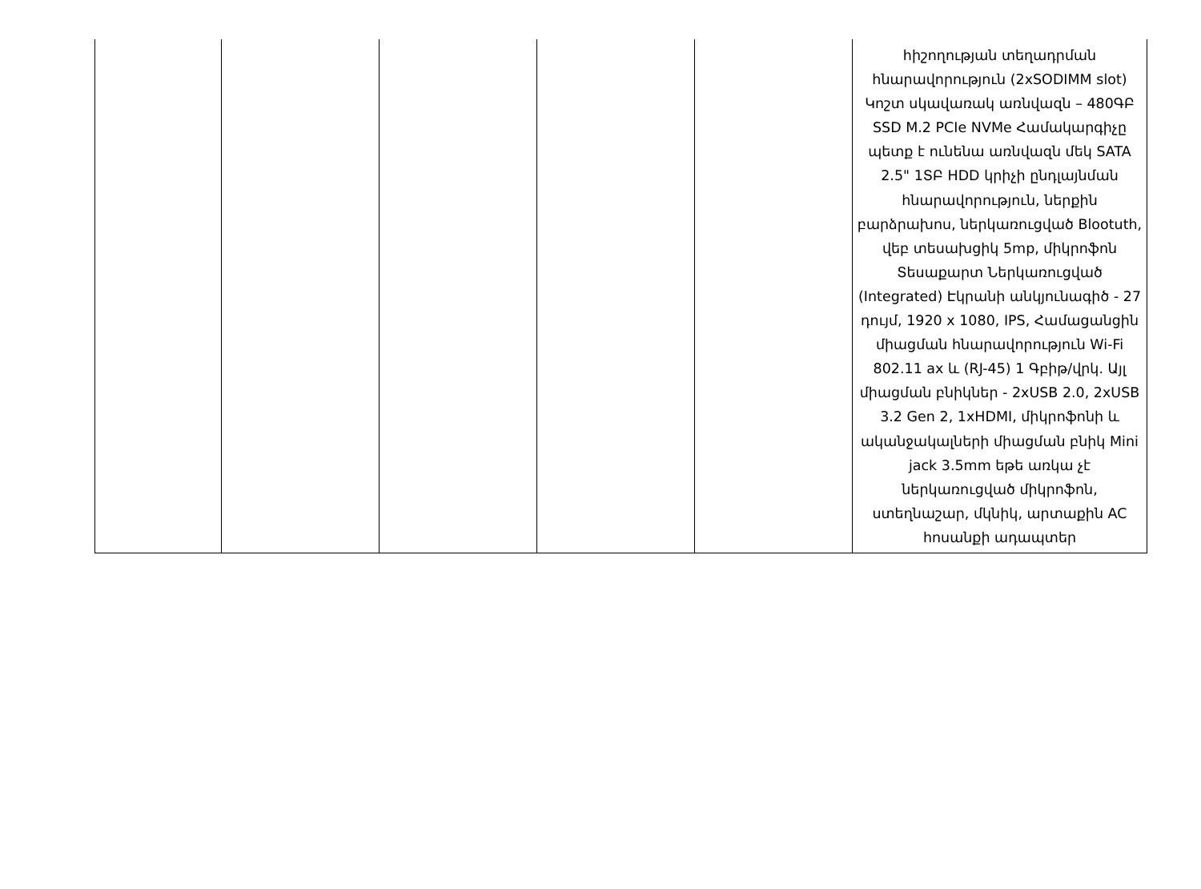| | | | | | հիշողության տեղադրման հնարավորություն (2xSODIMM slot) Կոշտ սկավառակ առնվազն – 480ԳԲ SSD M.2 PCIe NVMe Համակարգիչը պետք է ունենա առնվազն մեկ SATA 2.5" 1ՏԲ HDD կրիչի ընդլայնման հնարավորություն, ներքին բարձրախոս, ներկառուցված Blootuth, վեբ տեսախցիկ 5mp, միկրոֆոն Տեսաքարտ Ներկառուցված (Integrated) Էկրանի անկյունագիծ - 27 դույմ, 1920 x 1080, IPS, Համացանցին միացման հնարավորություն Wi-Fi 802.11 ax և (RJ-45) 1 Գբիթ/վրկ. Այլ միացման բնիկներ - 2xUSB 2.0, 2xUSB 3.2 Gen 2, 1xHDMI, միկրոֆոնի և ականջակալների միացման բնիկ Mini jack 3.5mm եթե առկա չէ ներկառուցված միկրոֆոն, ստեղնաշար, մկնիկ, արտաքին AC հոսանքի ադապտեր |